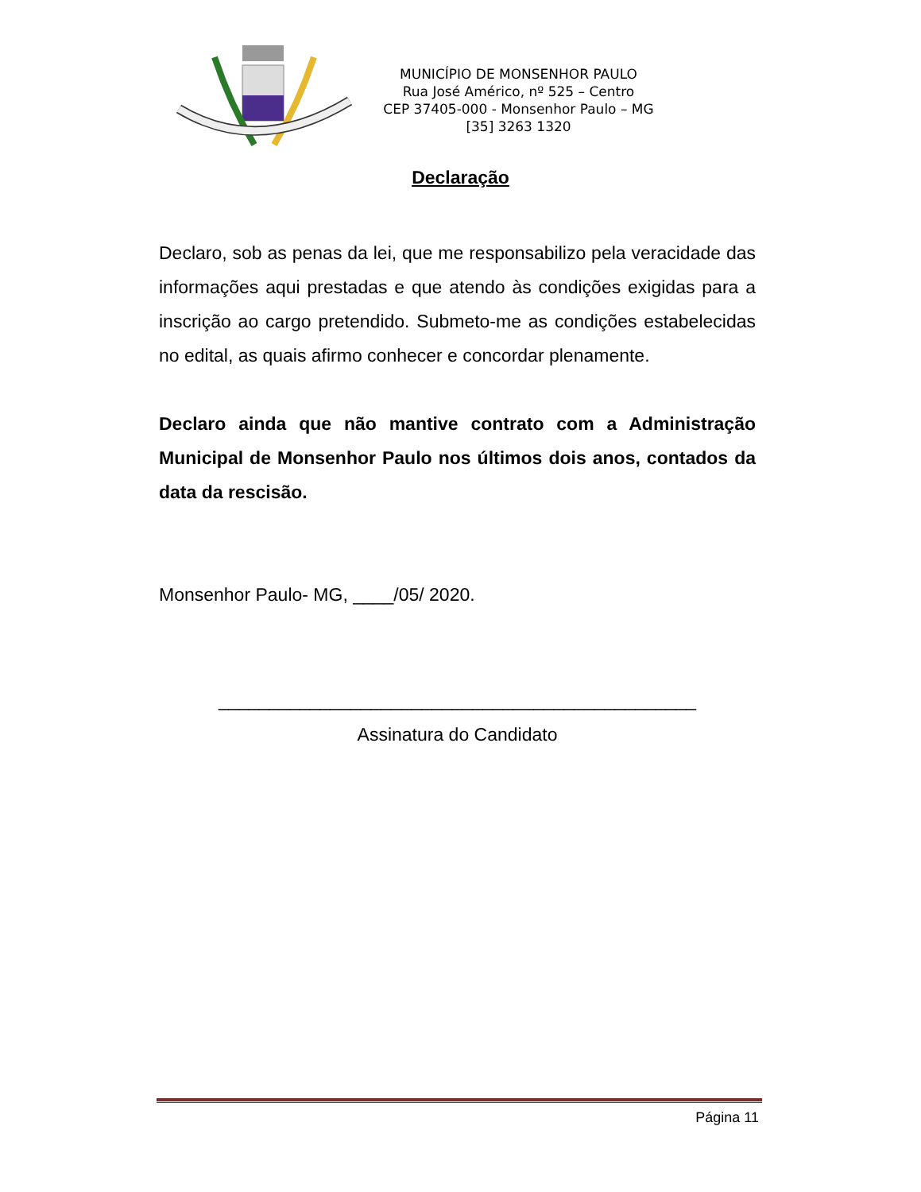MUNICÍPIO DE MONSENHOR PAULO
Rua José Américo, nº 525 – Centro
CEP 37405-000 - Monsenhor Paulo – MG
[35] 3263 1320
Declaração
Declaro, sob as penas da lei, que me responsabilizo pela veracidade das informações aqui prestadas e que atendo às condições exigidas para a inscrição ao cargo pretendido. Submeto-me as condições estabelecidas no edital, as quais afirmo conhecer e concordar plenamente.
Declaro ainda que não mantive contrato com a Administração Municipal de Monsenhor Paulo nos últimos dois anos, contados da data da rescisão.
Monsenhor Paulo- MG, ____/05/ 2020.
_______________________________________________
Assinatura do Candidato
Página 11